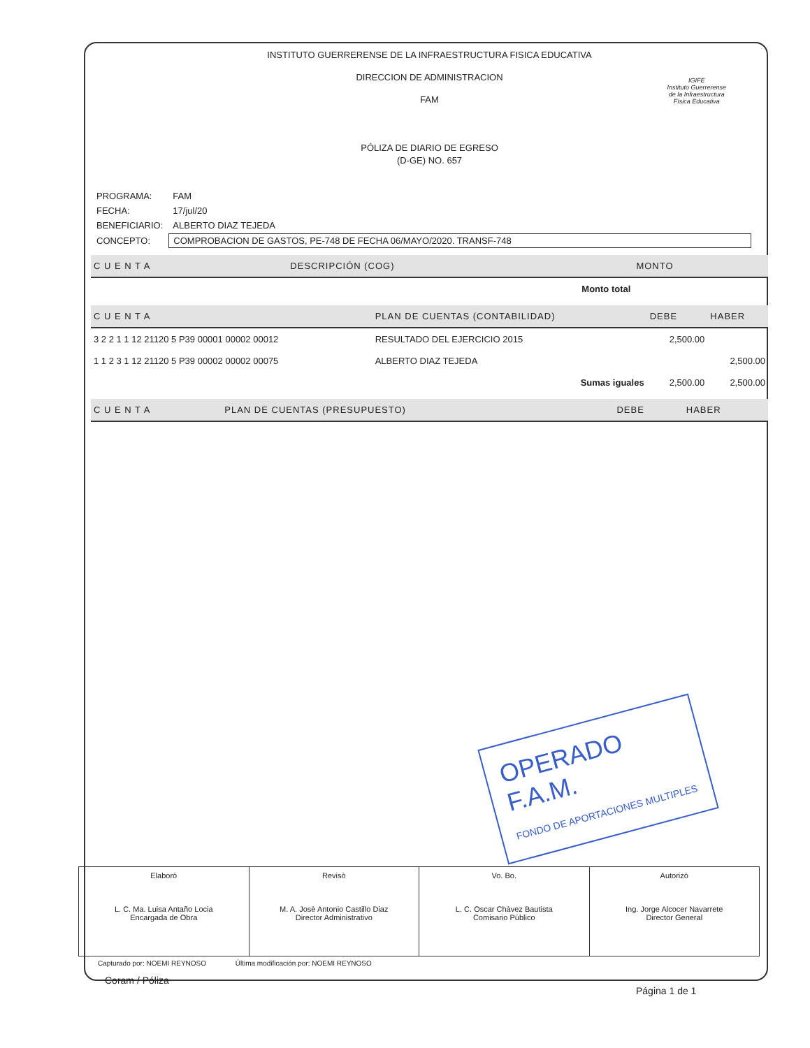INSTITUTO GUERRERENSE DE LA INFRAESTRUCTURA FISICA EDUCATIVA
DIRECCION DE ADMINISTRACION
FAM
PÓLIZA DE DIARIO DE EGRESO
(D-GE) NO. 657
IGIFE
Instituto Guerrerense
de la Infraestructura
Física Educativa
| PROGRAMA: | FAM |
| FECHA: | 17/jul/20 |
| BENEFICIARIO: | ALBERTO DIAZ TEJEDA |
| CONCEPTO: | COMPROBACION DE GASTOS, PE-748 DE FECHA 06/MAYO/2020. TRANSF-748 |
| C U E N T A | DESCRIPCIÓN (COG) | MONTO |
| --- | --- | --- |
| | Monto total | |
| C U E N T A | PLAN DE CUENTAS (CONTABILIDAD) | DEBE | HABER |
| --- | --- | --- | --- |
| 3 2 2 1 1 12 21120 5 P39 00001 00002 00012 | RESULTADO DEL EJERCICIO 2015 | 2,500.00 | |
| 1 1 2 3 1 12 21120 5 P39 00002 00002 00075 | ALBERTO DIAZ TEJEDA | | 2,500.00 |
| | Sumas iguales | 2,500.00 | 2,500.00 |
| C U E N T A | PLAN DE CUENTAS (PRESUPUESTO) | DEBE | HABER |
| --- | --- | --- | --- |
OPERADO
F.A.M.
FONDO DE APORTACIONES MULTIPLES
| Elaborò L. C. Ma. Luisa Antaño Locia Encargada de Obra | Revisò M. A. Josè Antonio Castillo Diaz Director Administrativo | Vo. Bo. L. C. Oscar Chàvez Bautista Comisario Público | Autorizò Ing. Jorge Alcocer Navarrete Director General |
Capturado por: NOEMI REYNOSO Última modificación por: NOEMI REYNOSO
Coram / Póliza
Página 1 de 1